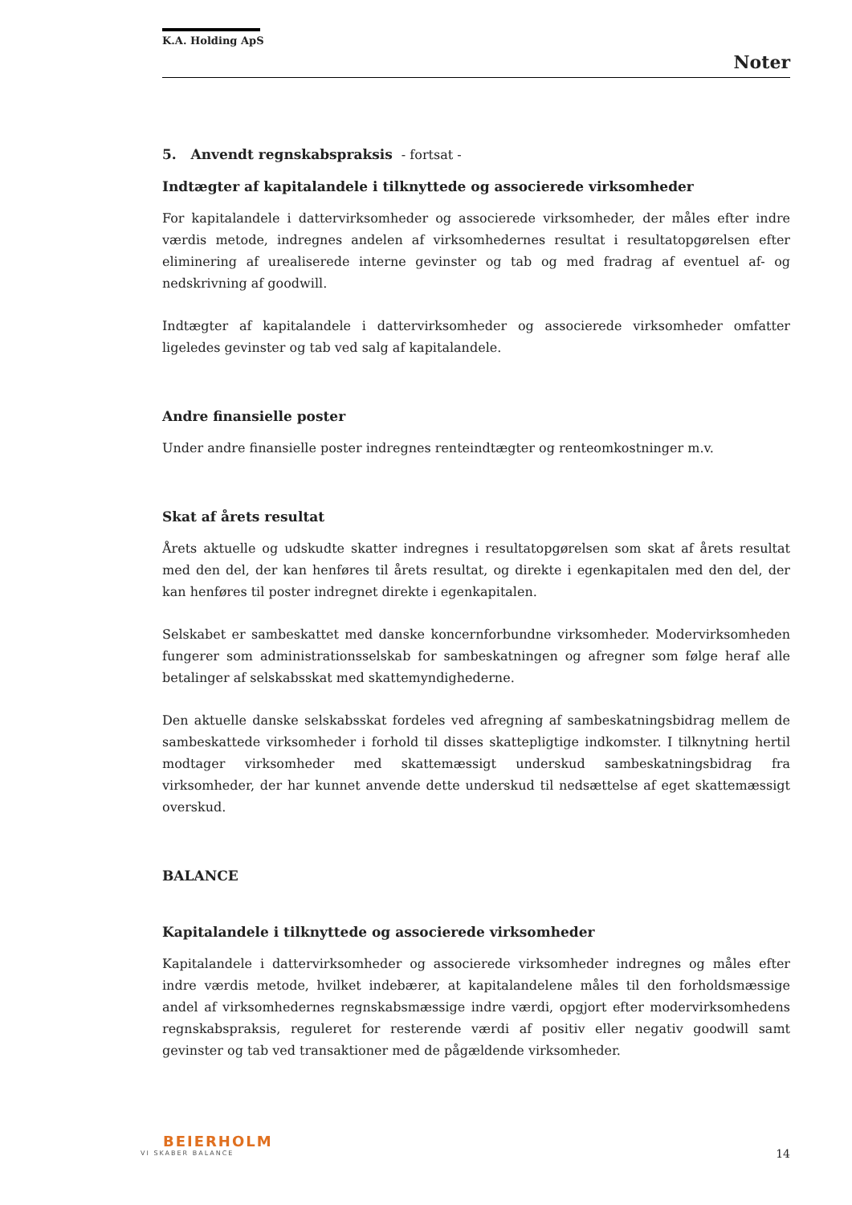K.A. Holding ApS
Noter
5. Anvendt regnskabspraksis - fortsat -
Indtægter af kapitalandele i tilknyttede og associerede virksomheder
For kapitalandele i dattervirksomheder og associerede virksomheder, der måles efter indre værdis metode, indregnes andelen af virksomhedernes resultat i resultatopgørelsen efter eliminering af urealiserede interne gevinster og tab og med fradrag af eventuel af- og nedskrivning af goodwill.
Indtægter af kapitalandele i dattervirksomheder og associerede virksomheder omfatter ligeledes gevinster og tab ved salg af kapitalandele.
Andre finansielle poster
Under andre finansielle poster indregnes renteindtægter og renteomkostninger m.v.
Skat af årets resultat
Årets aktuelle og udskudte skatter indregnes i resultatopgørelsen som skat af årets resultat med den del, der kan henføres til årets resultat, og direkte i egenkapitalen med den del, der kan henføres til poster indregnet direkte i egenkapitalen.
Selskabet er sambeskattet med danske koncernforbundne virksomheder. Modervirksomheden fungerer som administrationsselskab for sambeskatningen og afregner som følge heraf alle betalinger af selskabsskat med skattemyndighederne.
Den aktuelle danske selskabsskat fordeles ved afregning af sambeskatningsbidrag mellem de sambeskattede virksomheder i forhold til disses skattepligtige indkomster. I tilknytning hertil modtager virksomheder med skattemæssigt underskud sambeskatningsbidrag fra virksomheder, der har kunnet anvende dette underskud til nedsættelse af eget skattemæssigt overskud.
BALANCE
Kapitalandele i tilknyttede og associerede virksomheder
Kapitalandele i dattervirksomheder og associerede virksomheder indregnes og måles efter indre værdis metode, hvilket indebærer, at kapitalandelene måles til den forholdsmæssige andel af virksomhedernes regnskabsmæssige indre værdi, opgjort efter modervirksomhedens regnskabspraksis, reguleret for resterende værdi af positiv eller negativ goodwill samt gevinster og tab ved transaktioner med de pågældende virksomheder.
BEIERHOLM
VI SKABER BALANCE
14